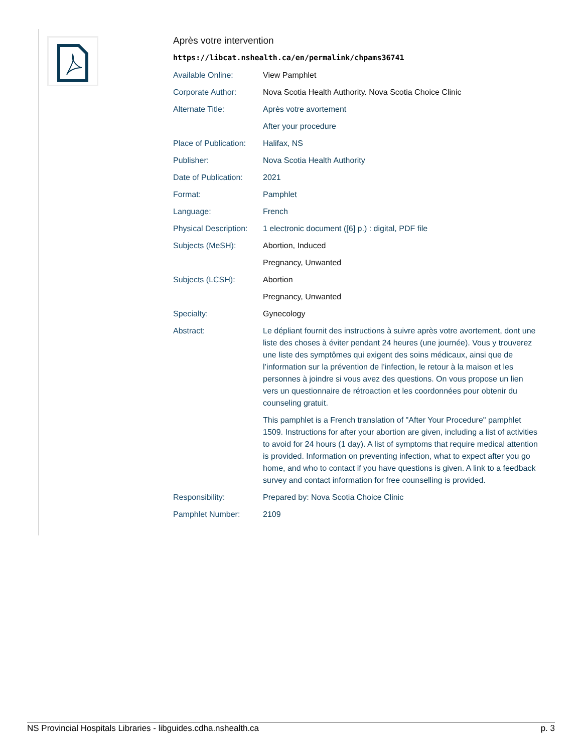Après votre intervention
https://libcat.nshealth.ca/en/permalink/chpams36741
| Available Online: | View Pamphlet |
| Corporate Author: | Nova Scotia Health Authority. Nova Scotia Choice Clinic |
| Alternate Title: | Après votre avortement |
| | After your procedure |
| Place of Publication: | Halifax, NS |
| Publisher: | Nova Scotia Health Authority |
| Date of Publication: | 2021 |
| Format: | Pamphlet |
| Language: | French |
| Physical Description: | 1 electronic document ([6] p.) : digital, PDF file |
| Subjects (MeSH): | Abortion, Induced |
| | Pregnancy, Unwanted |
| Subjects (LCSH): | Abortion |
| | Pregnancy, Unwanted |
| Specialty: | Gynecology |
| Abstract: | Le dépliant fournit des instructions à suivre après votre avortement, dont une liste des choses à éviter pendant 24 heures (une journée). Vous y trouverez une liste des symptômes qui exigent des soins médicaux, ainsi que de l’information sur la prévention de l’infection, le retour à la maison et les personnes à joindre si vous avez des questions. On vous propose un lien vers un questionnaire de rétroaction et les coordonnées pour obtenir du counseling gratuit. |
| | This pamphlet is a French translation of "After Your Procedure" pamphlet 1509. Instructions for after your abortion are given, including a list of activities to avoid for 24 hours (1 day). A list of symptoms that require medical attention is provided. Information on preventing infection, what to expect after you go home, and who to contact if you have questions is given. A link to a feedback survey and contact information for free counselling is provided. |
| Responsibility: | Prepared by: Nova Scotia Choice Clinic |
| Pamphlet Number: | 2109 |
NS Provincial Hospitals Libraries - libguides.cdha.nshealth.ca p. 3